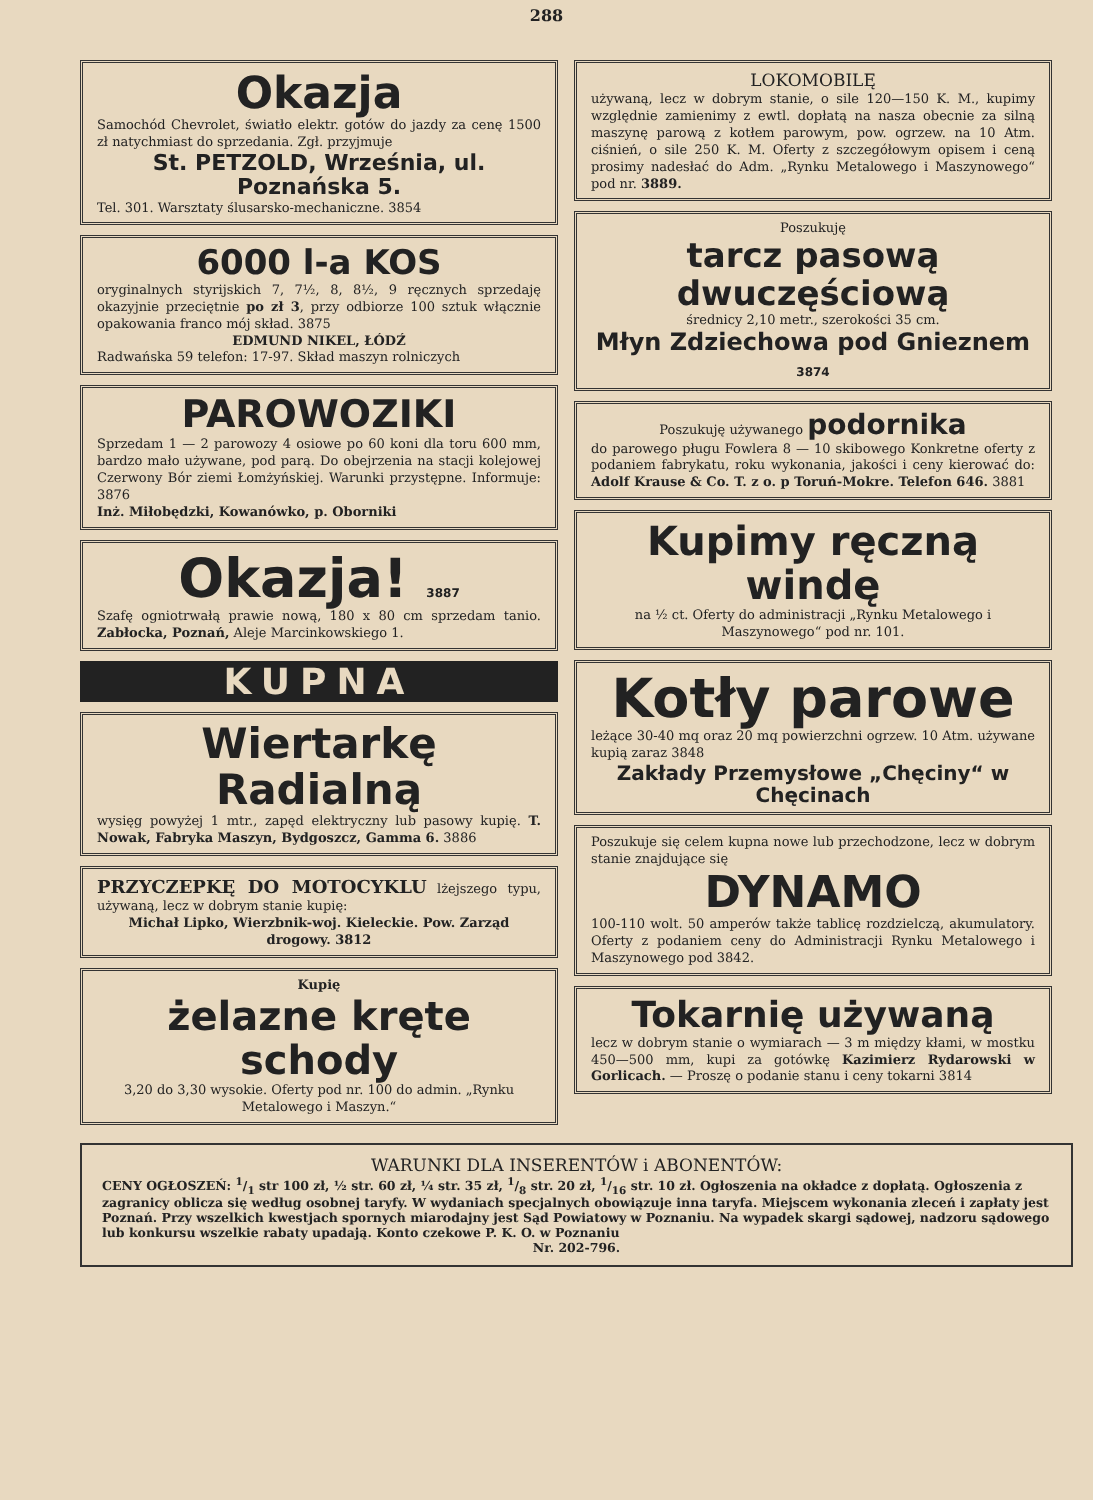288
Okazja
Samochód Chevrolet, światło elektr. gotów do jazdy za cenę 1500 zł natychmiast do sprzedania. Zgł. przyjmuje
St. PETZOLD, Września, ul. Poznańska 5.
Tel. 301. Warsztaty ślusarsko-mechaniczne. 3854
6000 l-a KOS
oryginalnych styrijskich 7, 7½, 8, 8½, 9 ręcznych sprzedaję okazyjnie przeciętnie po zł 3, przy odbiorze 100 sztuk włącznie opakowania franco mój skład. 3875
EDMUND NIKEL, ŁÓDŹ
Radwańska 59 telefon: 17-97. Skład maszyn rolniczych
PAROWOZIKI
Sprzedam 1 — 2 parowozy 4 osiowe po 60 koni dla toru 600 mm, bardzo mało używane, pod parą. Do obejrzenia na stacji kolejowej Czerwony Bór ziemi Łomżyńskiej. Warunki przystępne. Informuje: 3876
Inż. Miłobędzki, Kowanówko, p. Oborniki
Okazja! 3887
Szafę ogniotrwałą prawie nową, 180 x 80 cm sprzedam tanio. Zabłocka, Poznań, Aleje Marcinkowskiego 1.
KUPNA
Wiertarkę Radialną
wysięg powyżej 1 mtr., zapęd elektryczny lub pasowy kupię. T. Nowak, Fabryka Maszyn, Bydgoszcz, Gamma 6. 3886
PRZYCZEPKĘ DO MOTOCYKLU lżejszego typu, używaną, lecz w dobrym stanie kupię:
Michał Lipko, Wierzbnik-woj. Kieleckie. Pow. Zarząd drogowy. 3812
Kupię
żelazne kręte schody
3,20 do 3,30 wysokie. Oferty pod nr. 100 do admin. „Rynku Metalowego i Maszyn.“
LOKOMOBILĘ
używaną, lecz w dobrym stanie, o sile 120—150 K. M., kupimy względnie zamienimy z ewtl. dopłatą na nasza obecnie za silną maszynę parową z kotłem parowym, pow. ogrzew. na 10 Atm. ciśnień, o sile 250 K. M. Oferty z szczegółowym opisem i ceną prosimy nadesłać do Adm. „Rynku Metalowego i Maszynowego“ pod nr. 3889.
Poszukuję
tarcz pasową dwuczęściową
średnicy 2,10 metr., szerokości 35 cm.
Młyn Zdziechowa pod Gnieznem 3874
Poszukuję używanego podornika
do parowego pługu Fowlera 8 — 10 skibowego Konkretne oferty z podaniem fabrykatu, roku wykonania, jakości i ceny kierować do: Adolf Krause & Co. T. z o. p Toruń-Mokre. Telefon 646. 3881
Kupimy ręczną windę
na ½ ct. Oferty do administracji „Rynku Metalowego i Maszynowego“ pod nr. 101.
Kotły parowe
leżące 30-40 mq oraz 20 mq powierzchni ogrzew. 10 Atm. używane kupią zaraz 3848
Zakłady Przemysłowe „Chęciny“ w Chęcinach
Poszukuje się celem kupna nowe lub przechodzone, lecz w dobrym stanie znajdujące się
DYNAMO
100-110 wolt. 50 amperów także tablicę rozdzielczą, akumulatory. Oferty z podaniem ceny do Administracji Rynku Metalowego i Maszynowego pod 3842.
Tokarnię używaną
lecz w dobrym stanie o wymiarach — 3 m między kłami, w mostku 450—500 mm, kupi za gotówkę Kazimierz Rydarowski w Gorlicach. — Proszę o podanie stanu i ceny tokarni 3814
WARUNKI DLA INSERENTÓW i ABONENTÓW:
CENY OGŁOSZEŃ: 1/1 str 100 zł, ½ str. 60 zł, ¼ str. 35 zł, 1/8 str. 20 zł, 1/16 str. 10 zł. Ogłoszenia na okładce z dopłatą. Ogłoszenia z zagranicy oblicza się według osobnej taryfy. W wydaniach specjalnych obowiązuje inna taryfa. Miejscem wykonania zleceń i zapłaty jest Poznań. Przy wszelkich kwestjach spornych miarodajny jest Sąd Powiatowy w Poznaniu. Na wypadek skargi sądowej, nadzoru sądowego lub konkursu wszelkie rabaty upadają. Konto czekowe P. K. O. w Poznaniu
Nr. 202-796.